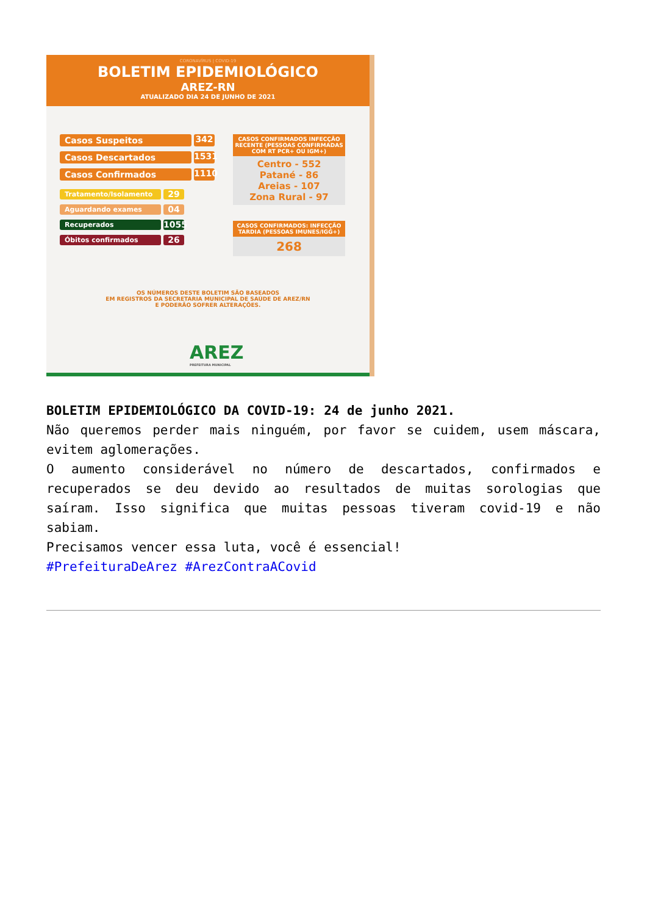CORONAVÍRUS | COVID-19
BOLETIM EPIDEMIOLÓGICO
AREZ-RN
ATUALIZADO DIA 24 DE JUNHO DE 2021
Casos Suspeitos 342
Casos Descartados 1531
Casos Confirmados 1110
Tratamento/Isolamento 29
Aguardando exames 04
Recuperados 1055
Óbitos confirmados 26
CASOS CONFIRMADOS INFECÇÃO RECENTE (PESSOAS CONFIRMADAS COM RT PCR+ OU IGM+)
Centro - 552
Patané - 86
Areias - 107
Zona Rural - 97
CASOS CONFIRMADOS: INFECÇÃO TARDIA (PESSOAS IMUNES/IGG+)
268
OS NÚMEROS DESTE BOLETIM SÃO BASEADOS
EM REGISTROS DA SECRETARIA MUNICIPAL DE SAÚDE DE AREZ/RN
E PODERÃO SOFRER ALTERAÇÕES.
AREZ
PREFEITURA MUNICIPAL
BOLETIM EPIDEMIOLÓGICO DA COVID-19: 24 de junho 2021.
Não queremos perder mais ninguém, por favor se cuidem, usem máscara, evitem aglomerações.
O aumento considerável no número de descartados, confirmados e recuperados se deu devido ao resultados de muitas sorologias que saíram. Isso significa que muitas pessoas tiveram covid-19 e não sabiam.
Precisamos vencer essa luta, você é essencial!
#PrefeituraDeArez #ArezContraACovid